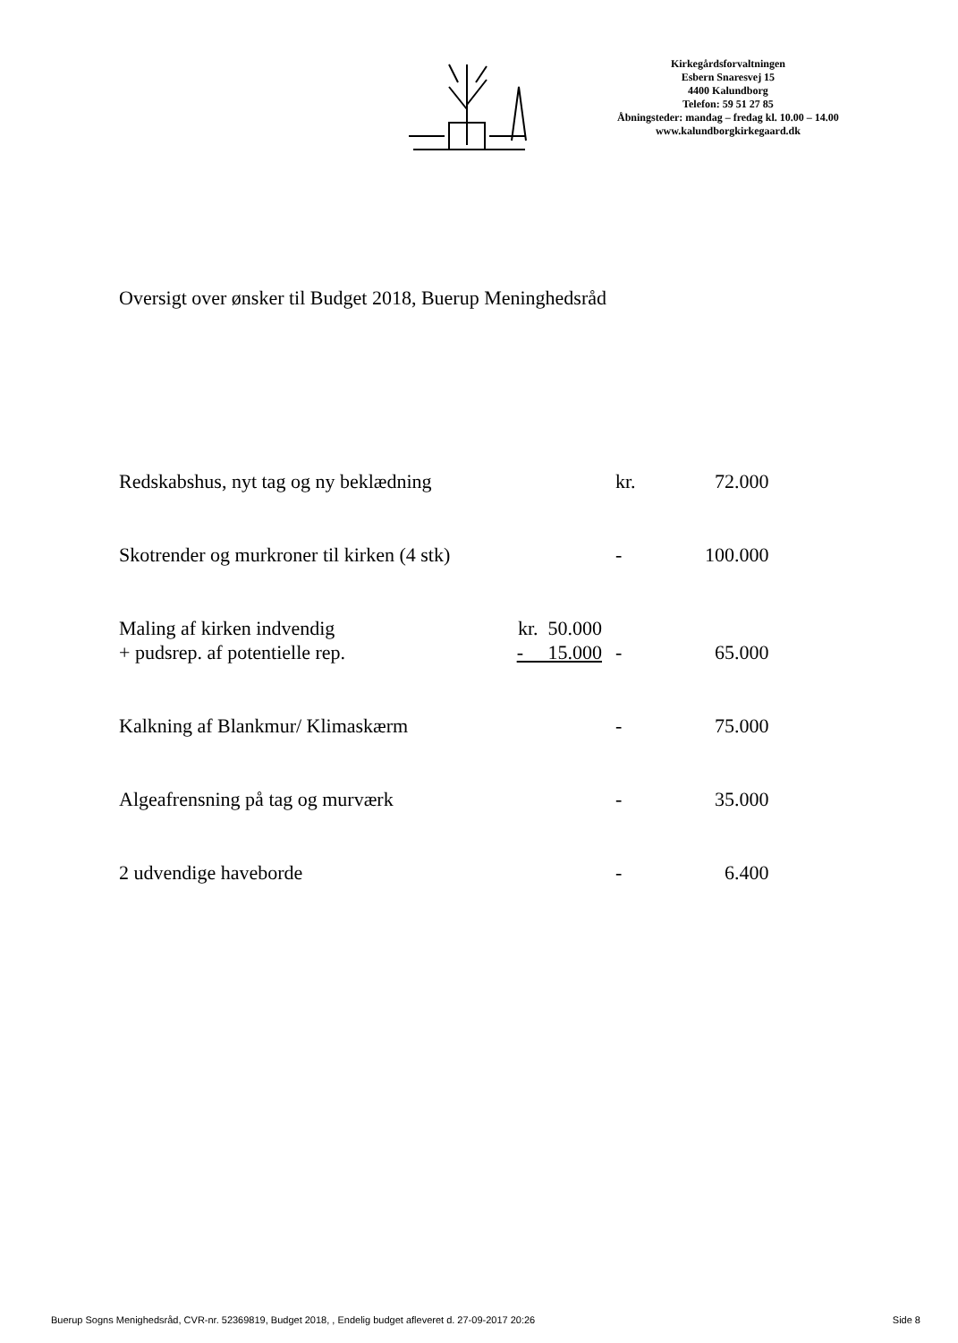Kirkegårdsforvaltningen
Esbern Snaresvej 15
4400 Kalundborg
Telefon: 59 51 27 85
Åbningsteder: mandag – fredag kl. 10.00 – 14.00
www.kalundborgkirkegaard.dk
Oversigt over ønsker til Budget 2018, Buerup Meninghedsråd
| Redskabshus, nyt tag og ny beklædning | | kr. | 72.000 |
| Skotrender og murkroner til kirken (4 stk) | | - | 100.000 |
| Maling af kirken indvendig | kr. 50.000 | | |
| + pudsrep. af potentielle rep. | - 15.000 | - | 65.000 |
| Kalkning af Blankmur/ Klimaskærm | | - | 75.000 |
| Algeafrensning på tag og murværk | | - | 35.000 |
| 2 udvendige haveborde | | - | 6.400 |
Buerup Sogns Menighedsråd, CVR-nr. 52369819, Budget 2018, , Endelig budget afleveret d. 27-09-2017 20:26 Side 8